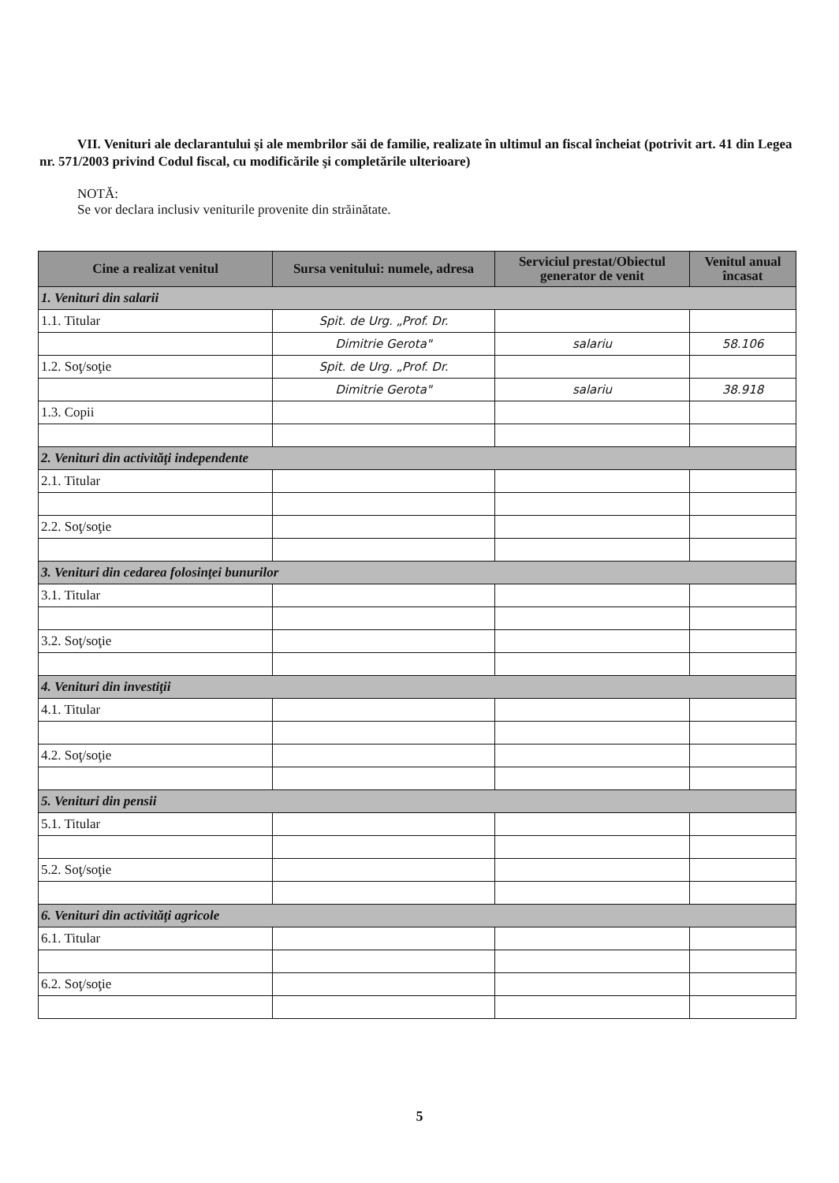VII. Venituri ale declarantului şi ale membrilor săi de familie, realizate în ultimul an fiscal încheiat (potrivit art. 41 din Legea nr. 571/2003 privind Codul fiscal, cu modificările şi completările ulterioare)
NOTĂ:
Se vor declara inclusiv veniturile provenite din străinătate.
| Cine a realizat venitul | Sursa venitului: numele, adresa | Serviciul prestat/Obiectul generator de venit | Venitul anual încasat |
| --- | --- | --- | --- |
| 1. Venituri din salarii | | | |
| 1.1. Titular | Spit. de Urg. „Prof. Dr. | | |
| | Dimitrie Gerota" | salariu | 58.106 |
| 1.2. Soţ/soţie | Spit. de Urg. „Prof. Dr. | | |
| | Dimitrie Gerota" | salariu | 38.918 |
| 1.3. Copii | | | |
| 2. Venituri din activităţi independente | | | |
| 2.1. Titular | | | |
| 2.2. Soţ/soţie | | | |
| 3. Venituri din cedarea folosinţei bunurilor | | | |
| 3.1. Titular | | | |
| 3.2. Soţ/soţie | | | |
| 4. Venituri din investiţii | | | |
| 4.1. Titular | | | |
| 4.2. Soţ/soţie | | | |
| 5. Venituri din pensii | | | |
| 5.1. Titular | | | |
| 5.2. Soţ/soţie | | | |
| 6. Venituri din activităţi agricole | | | |
| 6.1. Titular | | | |
| 6.2. Soţ/soţie | | | |
5